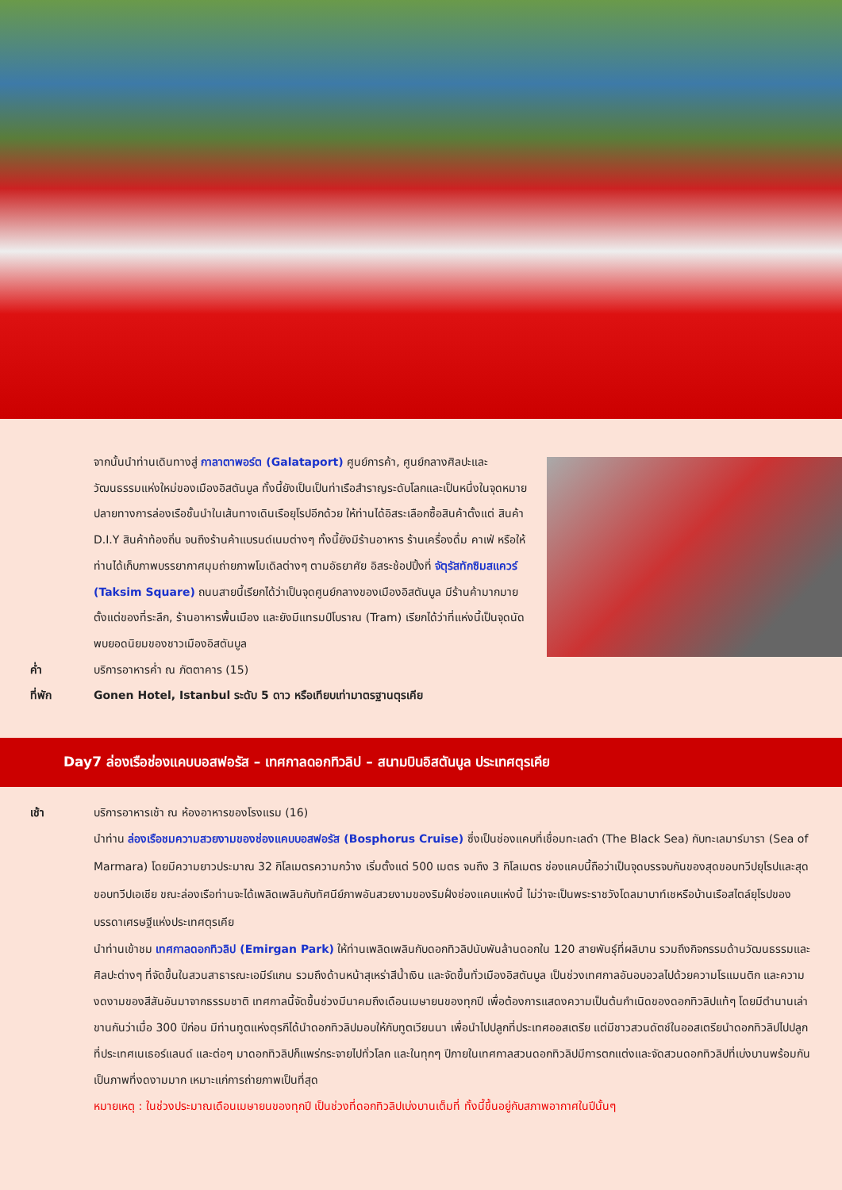จากนั้นนำท่านเดินทางสู่ กาลาตาพอร์ต (Galataport) ศูนย์การค้า, ศูนย์กลางศิลปะและวัฒนธรรมแห่งใหม่ของเมืองอิสตันบูล ทั้งนี้ยังเป็นเป็นท่าเรือสำราญระดับโลกและเป็นหนึ่งในจุดหมายปลายทางการล่องเรือชั้นนำในเส้นทางเดินเรือยุโรปอีกด้วย ให้ท่านได้อิสระเลือกซื้อสินค้าตั้งแต่ สินค้า D.I.Y สินค้าท้องถิ่น จนถึงร้านค้าแบรนด์เนมต่างๆ ทั้งนี้ยังมีร้านอาหาร ร้านเครื่องดื่ม คาเฟ่ หรือให้ท่านได้เก็บภาพบรรยากาศมุมถ่ายภาพโมเดิลต่างๆ ตามอัธยาศัย อิสระช้อปปิ้งที่ จัตุรัสทักซิมสแควร์ (Taksim Square) ถนนสายนี้เรียกได้ว่าเป็นจุดศูนย์กลางของเมืองอิสตันบูล มีร้านค้ามากมาย ตั้งแต่ของที่ระลึก, ร้านอาหารพื้นเมือง และยังมีแทรมป์โบราณ (Tram) เรียกได้ว่าที่แห่งนี้เป็นจุดนัดพบยอดนิยมของชาวเมืองอิสตันบูล
ค่ำ บริการอาหารค่ำ ณ ภัตตาคาร (15)
ที่พัก Gonen Hotel, Istanbul ระดับ 5 ดาว หรือเทียบเท่ามาตรฐานตุรเคีย
Day7 ล่องเรือช่องแคบบอสฟอรัส – เทศกาลดอกทิวลิป – สนามบินอิสตันบูล ประเทศตุรเคีย
เช้า บริการอาหารเช้า ณ ห้องอาหารของโรงแรม (16)
นำท่าน ล่องเรือชมความสวยงามของช่องแคบบอสฟอรัส (Bosphorus Cruise) ซึ่งเป็นช่องแคบที่เชื่อมทะเลดำ (The Black Sea) กับทะเลมาร์มารา (Sea of Marmara) โดยมีความยาวประมาณ 32 กิโลเมตรความกว้าง เริ่มตั้งแต่ 500 เมตร จนถึง 3 กิโลเมตร ช่องแคบนี้ถือว่าเป็นจุดบรรจบกันของสุดขอบทวีปยุโรปและสุดขอบทวีปเอเชีย ขณะล่องเรือท่านจะได้เพลิดเพลินกับทัศนีย์ภาพอันสวยงามของริมฝั่งช่องแคบแห่งนี้ ไม่ว่าจะเป็นพระราชวังโดลมาบาท์เชหรือบ้านเรือสไตล์ยุโรปของบรรดาเศรษฐีแห่งประเทศตุรเคีย
นำท่านเข้าชม เทศกาลดอกทิวลิป (Emirgan Park) ให้ท่านเพลิดเพลินกับดอกทิวลิปนับพันล้านดอกใน 120 สายพันธุ์ที่ผลิบาน รวมถึงกิจกรรมด้านวัฒนธรรมและศิลปะต่างๆ ที่จัดขึ้นในสวนสาธารณะเอมีร์แกน รวมถึงด้านหน้าสุเหร่าสีน้ำเงิน และจัดขึ้นทั่วเมืองอิสตันบูล เป็นช่วงเทศกาลอันอบอวลไปด้วยความโรแมนติก และความงดงามของสีสันอันมาจากธรรมชาติ เทศกาลนี้จัดขึ้นช่วงมีนาคมถึงเดือนเมษายนของทุกปี เพื่อต้องการแสดงความเป็นต้นกำเนิดของดอกทิวลิปแท้ๆ โดยมีตำนานเล่าขานกันว่าเมื่อ 300 ปีก่อน มีท่านทูตแห่งตุรกีได้นำดอกทิวลิปมอบให้กับทูตเวียนนา เพื่อนำไปปลูกที่ประเทศออสเตรีย แต่มีชาวสวนดัตช์ในออสเตรียนำดอกทิวลิปไปปลูกที่ประเทศเนเธอร์แลนด์ และต่อๆ มาดอกทิวลิปก็แพร่กระจายไปทั่วโลก และในทุกๆ ปีภายในเทศกาลสวนดอกทิวลิปมีการตกแต่งและจัดสวนดอกทิวลิปที่เบ่งบานพร้อมกันเป็นภาพที่งดงามมาก เหมาะแก่การถ่ายภาพเป็นที่สุด
หมายเหตุ : ในช่วงประมาณเดือนเมษายนของทุกปี เป็นช่วงที่ดอกทิวลิปเบ่งบานเต็มที่ ทั้งนี้ขึ้นอยู่กับสภาพอากาศในปีนั้นๆ